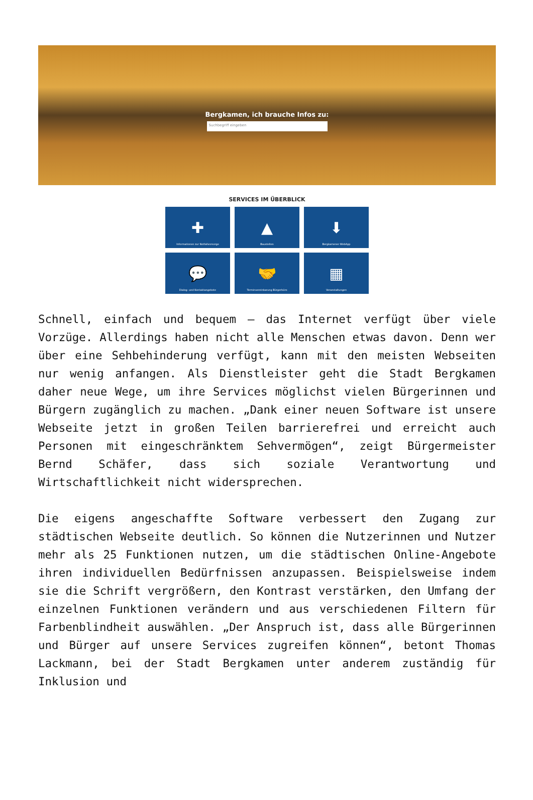Bergkamen, ich brauche Infos zu:
Suchbegriff eingeben
SERVICES IM ÜBERBLICK
✚
Informationen zur Notfallvorsorge
▲
Baustellen
⬇
Bergkamener WebApp
💬
Dialog- und Kontaktangebote
🤝
Terminvereinbarung Bürgerbüro
▦
Veranstaltungen
Schnell, einfach und bequem – das Internet verfügt über viele Vorzüge. Allerdings haben nicht alle Menschen etwas davon. Denn wer über eine Sehbehinderung verfügt, kann mit den meisten Webseiten nur wenig anfangen. Als Dienstleister geht die Stadt Bergkamen daher neue Wege, um ihre Services möglichst vielen Bürgerinnen und Bürgern zugänglich zu machen. „Dank einer neuen Software ist unsere Webseite jetzt in großen Teilen barrierefrei und erreicht auch Personen mit eingeschränktem Sehvermögen“, zeigt Bürgermeister Bernd Schäfer, dass sich soziale Verantwortung und Wirtschaftlichkeit nicht widersprechen.
Die eigens angeschaffte Software verbessert den Zugang zur städtischen Webseite deutlich. So können die Nutzerinnen und Nutzer mehr als 25 Funktionen nutzen, um die städtischen Online-Angebote ihren individuellen Bedürfnissen anzupassen. Beispielsweise indem sie die Schrift vergrößern, den Kontrast verstärken, den Umfang der einzelnen Funktionen verändern und aus verschiedenen Filtern für Farbenblindheit auswählen. „Der Anspruch ist, dass alle Bürgerinnen und Bürger auf unsere Services zugreifen können“, betont Thomas Lackmann, bei der Stadt Bergkamen unter anderem zuständig für Inklusion und